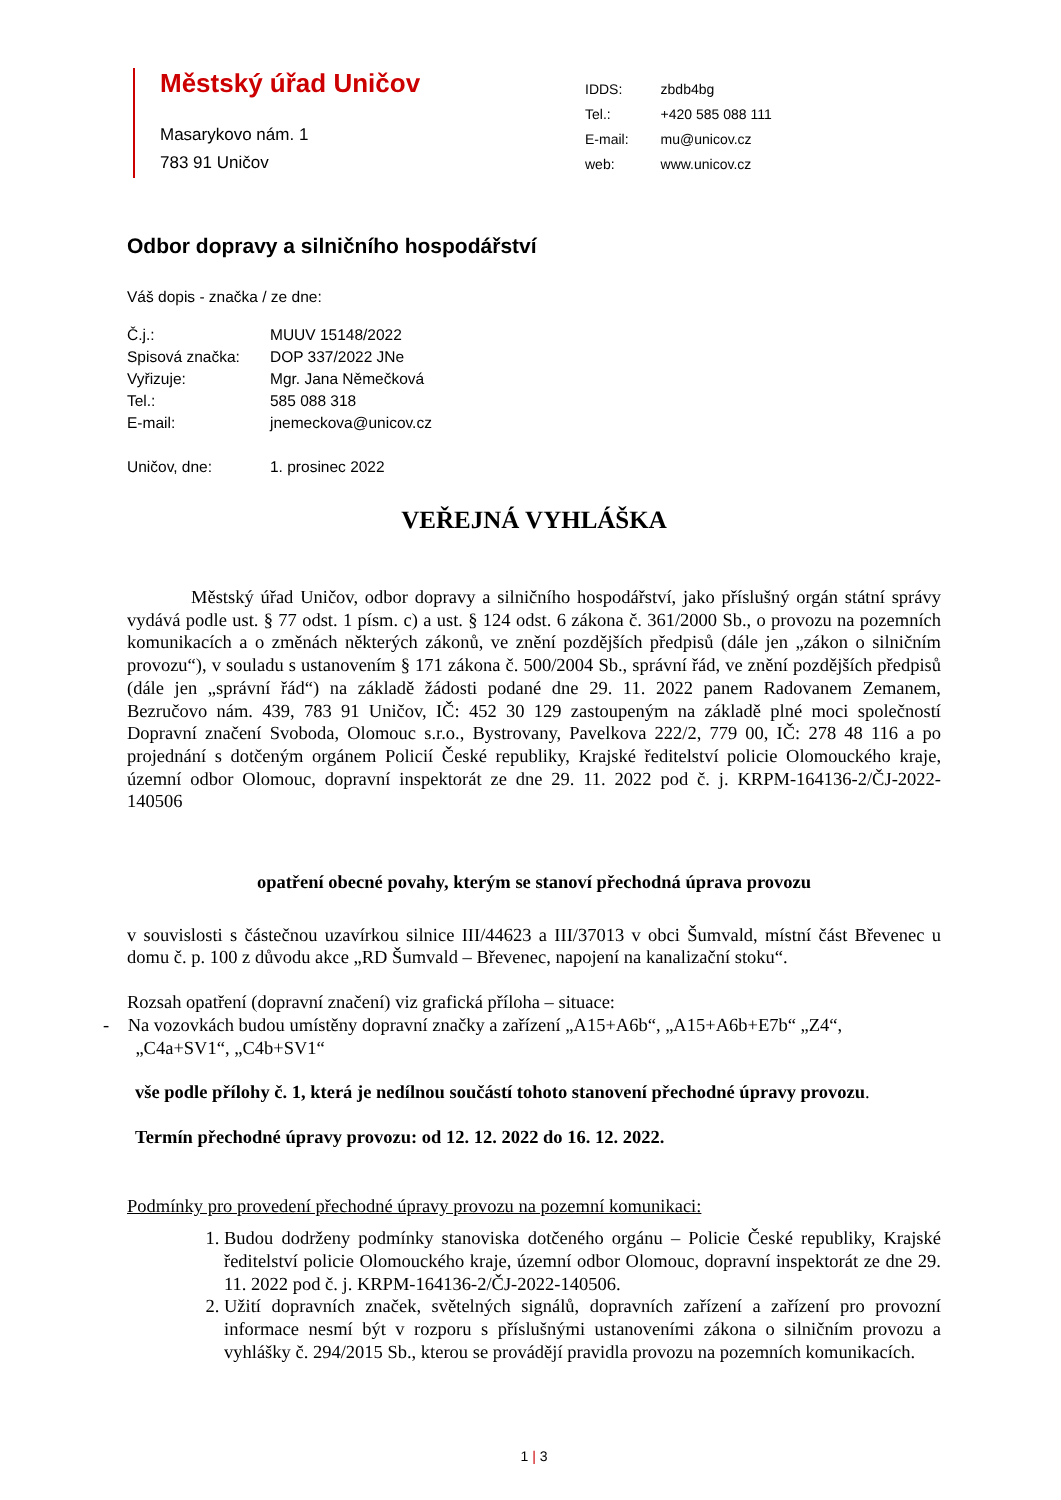Městský úřad Uničov
Masarykovo nám. 1
783 91 Uničov
| IDDS: | zbdb4bg |
| Tel.: | +420 585 088 111 |
| E-mail: | mu@unicov.cz |
| web: | www.unicov.cz |
Odbor dopravy a silničního hospodářství
Váš dopis - značka / ze dne:
| Č.j.: | MUUV 15148/2022 |
| Spisová značka: | DOP 337/2022 JNe |
| Vyřizuje: | Mgr. Jana Němečková |
| Tel.: | 585 088 318 |
| E-mail: | jnemeckova@unicov.cz |
| Uničov, dne: | 1. prosinec 2022 |
VEŘEJNÁ VYHLÁŠKA
Městský úřad Uničov, odbor dopravy a silničního hospodářství, jako příslušný orgán státní správy vydává podle ust. § 77 odst. 1 písm. c) a ust. § 124 odst. 6 zákona č. 361/2000 Sb., o provozu na pozemních komunikacích a o změnách některých zákonů, ve znění pozdějších předpisů (dále jen „zákon o silničním provozu“), v souladu s ustanovením § 171 zákona č. 500/2004 Sb., správní řád, ve znění pozdějších předpisů (dále jen „správní řád“) na základě žádosti podané dne 29. 11. 2022 panem Radovanem Zemanem, Bezručovo nám. 439, 783 91 Uničov, IČ: 452 30 129 zastoupeným na základě plné moci společností Dopravní značení Svoboda, Olomouc s.r.o., Bystrovany, Pavelkova 222/2, 779 00, IČ: 278 48 116 a po projednání s dotčeným orgánem Policií České republiky, Krajské ředitelství policie Olomouckého kraje, územní odbor Olomouc, dopravní inspektorát ze dne 29. 11. 2022 pod č. j. KRPM-164136-2/ČJ-2022-140506
opatření obecné povahy, kterým se stanoví přechodná úprava provozu
v souvislosti s částečnou uzavírkou silnice III/44623 a III/37013 v obci Šumvald, místní část Břevenec u domu č. p. 100 z důvodu akce „RD Šumvald – Břevenec, napojení na kanalizační stoku“.
Rozsah opatření (dopravní značení) viz grafická příloha – situace:
- Na vozovkách budou umístěny dopravní značky a zařízení „A15+A6b“, „A15+A6b+E7b“ „Z4“,
„C4a+SV1“, „C4b+SV1“
vše podle přílohy č. 1, která je nedílnou součástí tohoto stanovení přechodné úpravy provozu.
Termín přechodné úpravy provozu: od 12. 12. 2022 do 16. 12. 2022.
Podmínky pro provedení přechodné úpravy provozu na pozemní komunikaci:
1. Budou dodrženy podmínky stanoviska dotčeného orgánu – Policie České republiky, Krajské ředitelství policie Olomouckého kraje, územní odbor Olomouc, dopravní inspektorát ze dne 29. 11. 2022 pod č. j. KRPM-164136-2/ČJ-2022-140506.
2. Užití dopravních značek, světelných signálů, dopravních zařízení a zařízení pro provozní informace nesmí být v rozporu s příslušnými ustanoveními zákona o silničním provozu a vyhlášky č. 294/2015 Sb., kterou se provádějí pravidla provozu na pozemních komunikacích.
1 | 3